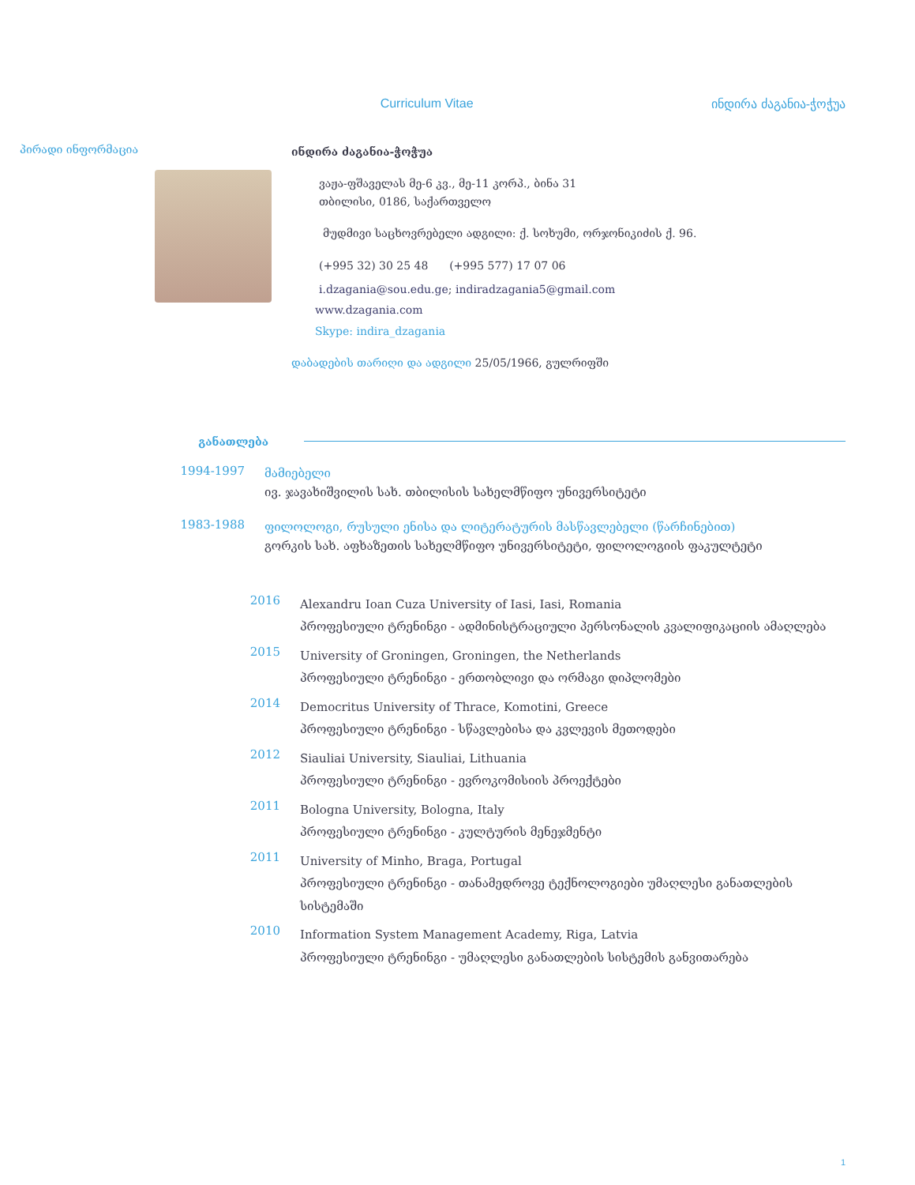Curriculum Vitae ინდირა ძაგანია-ჭოჭუა
პირადი ინფორმაცია
ინდირა ძაგანია-ჭოჭუა
ვაჟა-ფშაველას მე-6 კვ., მე-11 კორპ., ბინა 31
თბილისი, 0186, საქართველო
მუდმივი საცხოვრებელი ადგილი: ქ. სოხუმი, ორჯონიკიძის ქ. 96.
(+995 32) 30 25 48 (+995 577) 17 07 06
i.dzagania@sou.edu.ge; indiradzagania5@gmail.com
www.dzagania.com
Skype: indira_dzagania
დაბადების თარიღი და ადგილი 25/05/1966, გულრიფში
განათლება
1994-1997
მამიებელი
ივ. ჯავახიშვილის სახ. თბილისის სახელმწიფო უნივერსიტეტი
1983-1988
ფილოლოგი, რუსული ენისა და ლიტერატურის მასწავლებელი (წარჩინებით)
გორკის სახ. აფხაზეთის სახელმწიფო უნივერსიტეტი, ფილოლოგიის ფაკულტეტი
2016
Alexandru Ioan Cuza University of Iasi, Iasi, Romania
პროფესიული ტრენინგი - ადმინისტრაციული პერსონალის კვალიფიკაციის ამაღლება
2015
University of Groningen, Groningen, the Netherlands
პროფესიული ტრენინგი - ერთობლივი და ორმაგი დიპლომები
2014
Democritus University of Thrace, Komotini, Greece
პროფესიული ტრენინგი - სწავლებისა და კვლევის მეთოდები
2012
Siauliai University, Siauliai, Lithuania
პროფესიული ტრენინგი - ევროკომისიის პროექტები
2011
Bologna University, Bologna, Italy
პროფესიული ტრენინგი - კულტურის მენეჯმენტი
2011
University of Minho, Braga, Portugal
პროფესიული ტრენინგი - თანამედროვე ტექნოლოგიები უმაღლესი განათლების სისტემაში
2010
Information System Management Academy, Riga, Latvia
პროფესიული ტრენინგი - უმაღლესი განათლების სისტემის განვითარება
1